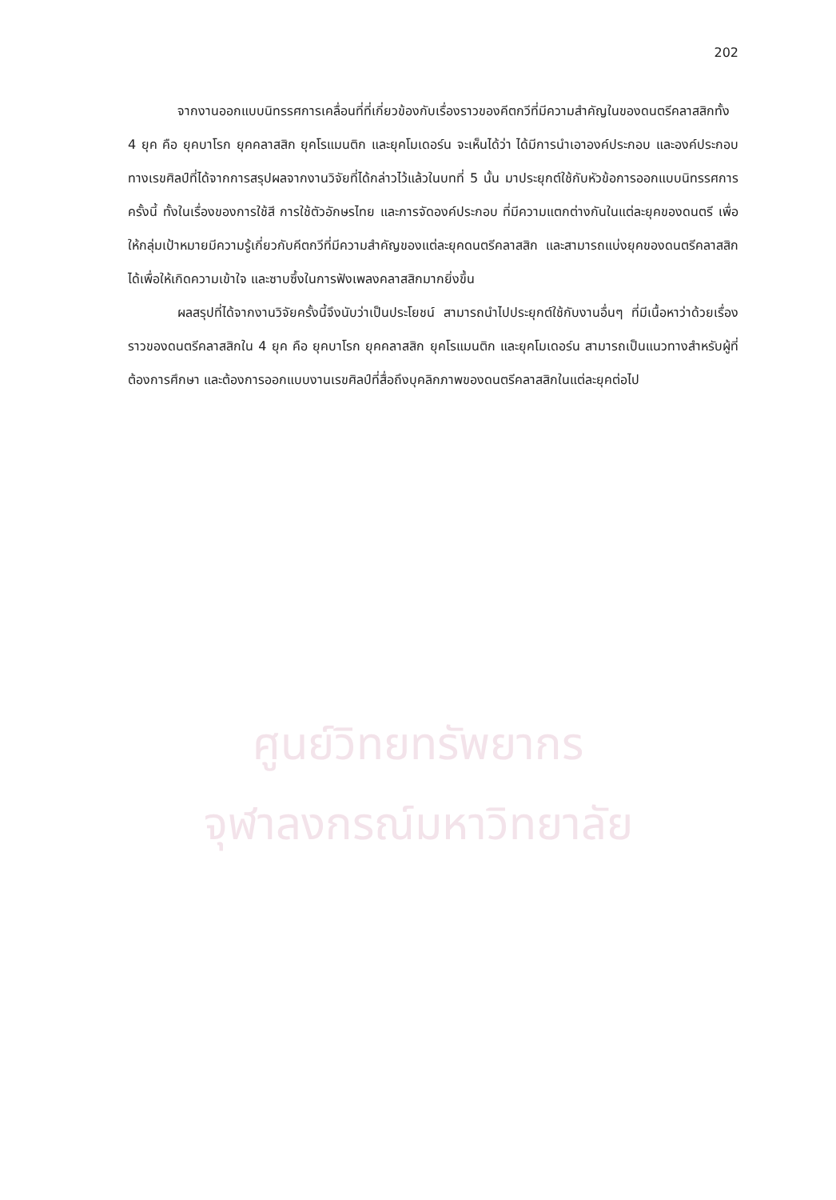202
จากงานออกแบบนิทรรศการเคลื่อนที่ที่เกี่ยวข้องกับเรื่องราวของคีตกวีที่มีความสำคัญในของดนตรีคลาสสิกทั้ง 4 ยุค คือ ยุคบาโรก ยุคคลาสสิก ยุคโรแมนติก และยุคโมเดอร์น จะเห็นได้ว่า ได้มีการนำเอาองค์ประกอบ และองค์ประกอบทางเรขศิลป์ที่ได้จากการสรุปผลจากงานวิจัยที่ได้กล่าวไว้แล้วในบทที่ 5 นั้น มาประยุกต์ใช้กับหัวข้อการออกแบบนิทรรศการครั้งนี้ ทั้งในเรื่องของการใช้สี การใช้ตัวอักษรไทย และการจัดองค์ประกอบ ที่มีความแตกต่างกันในแต่ละยุคของดนตรี เพื่อให้กลุ่มเป้าหมายมีความรู้เกี่ยวกับคีตกวีที่มีความสำคัญของแต่ละยุคดนตรีคลาสสิก และสามารถแบ่งยุคของดนตรีคลาสสิกได้เพื่อให้เกิดความเข้าใจ และซาบซึ้งในการฟังเพลงคลาสสิกมากยิ่งขึ้น
ผลสรุปที่ได้จากงานวิจัยครั้งนี้จึงนับว่าเป็นประโยชน์ สามารถนำไปประยุกต์ใช้กับงานอื่นๆ ที่มีเนื้อหาว่าด้วยเรื่องราวของดนตรีคลาสสิกใน 4 ยุค คือ ยุคบาโรก ยุคคลาสสิก ยุคโรแมนติก และยุคโมเดอร์น สามารถเป็นแนวทางสำหรับผู้ที่ต้องการศึกษา และต้องการออกแบบงานเรขศิลป์ที่สื่อถึงบุคลิกภาพของดนตรีคลาสสิกในแต่ละยุคต่อไป
ศูนย์วิทยทรัพยากร
จุฬาลงกรณ์มหาวิทยาลัย